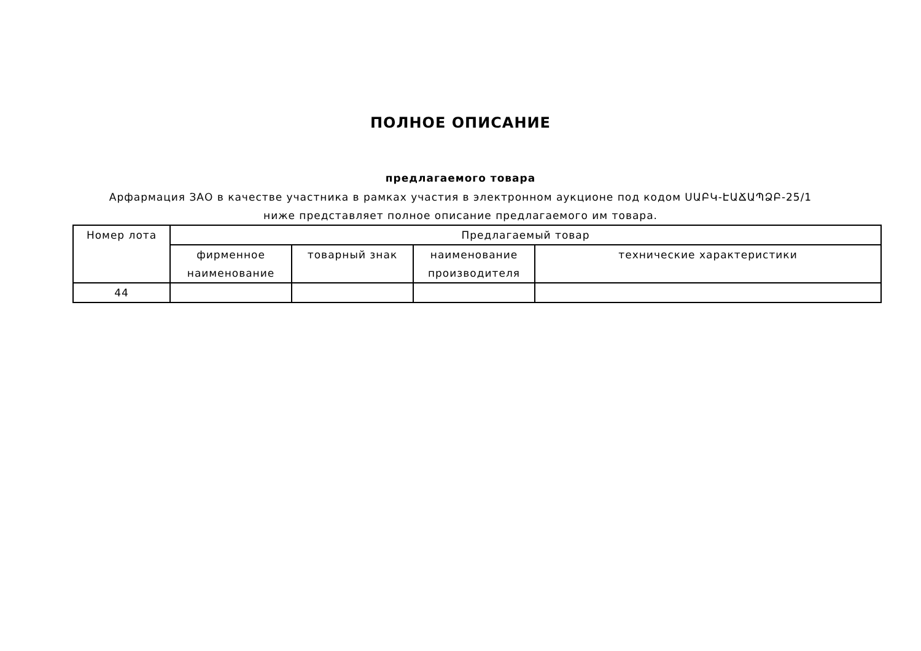ПОЛНОЕ ОПИСАНИЕ
предлагаемого товара
Арфармация ЗАО в качестве участника в рамках участия в электронном аукционе под кодом ՍԱԲԿ-ԷԱՃԱՊՁԲ-25/1 ниже представляет полное описание предлагаемого им товара.
| Номер лота | Предлагаемый товар | | | |
| --- | --- | --- | --- | --- |
| | фирменное наименование | товарный знак | наименование производителя | технические характеристики |
| 44 | | | | |